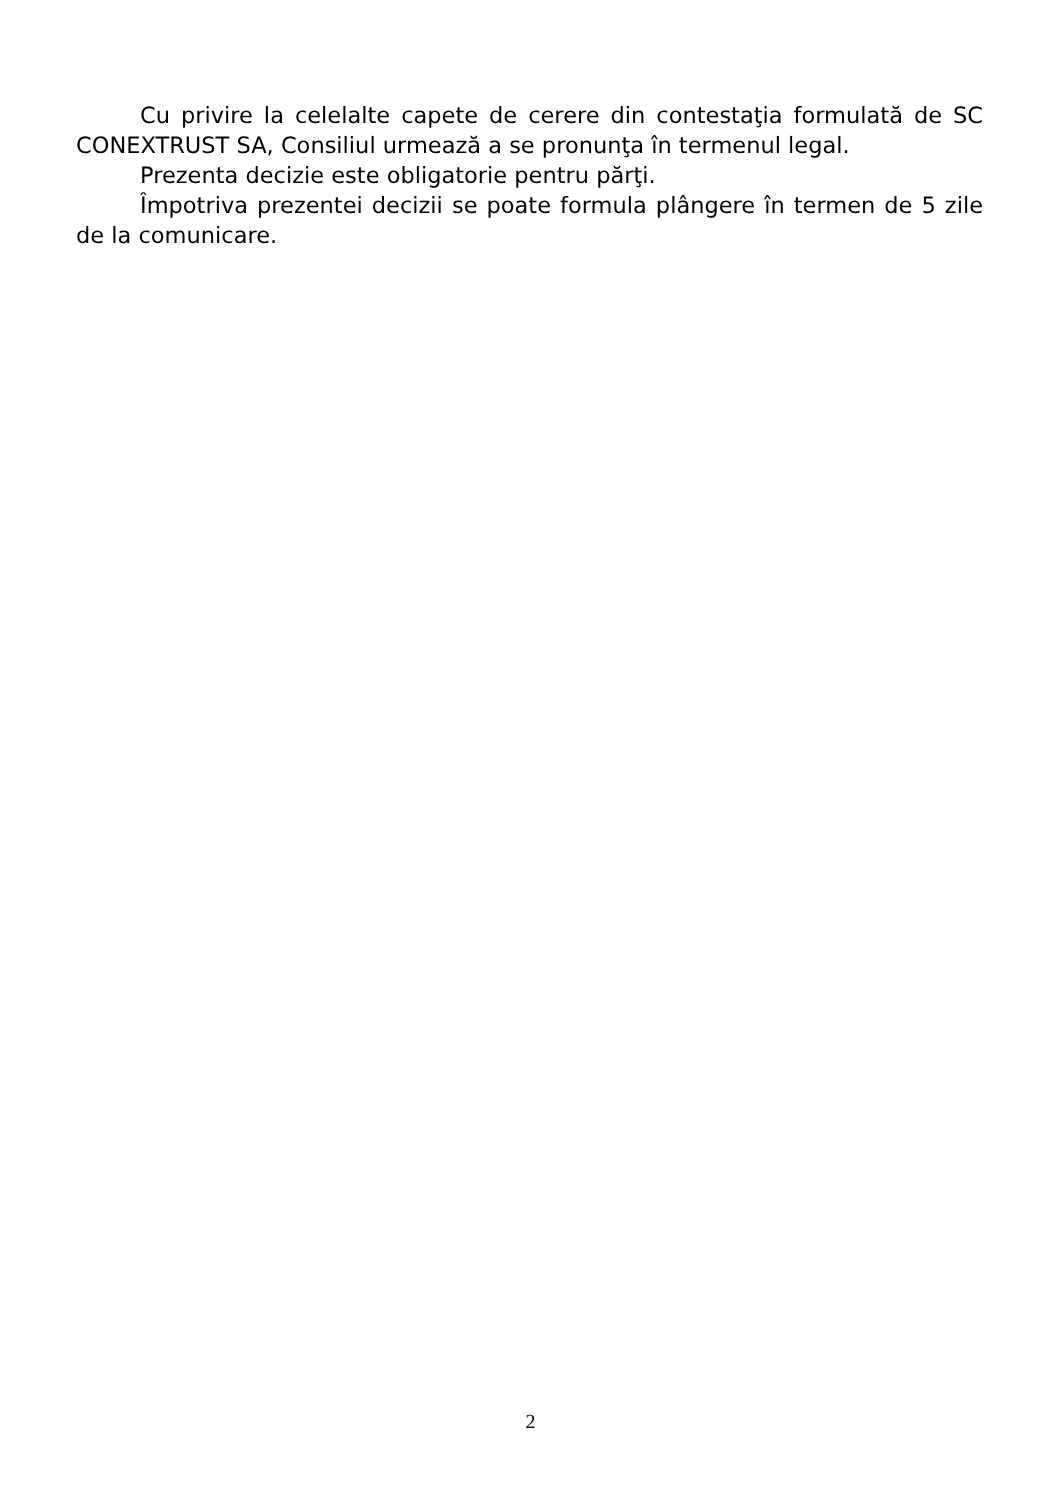Cu privire la celelalte capete de cerere din contestaţia formulată de SC CONEXTRUST SA, Consiliul urmează a se pronunţa în termenul legal.
Prezenta decizie este obligatorie pentru părţi.
Împotriva prezentei decizii se poate formula plângere în termen de 5 zile de la comunicare.
2